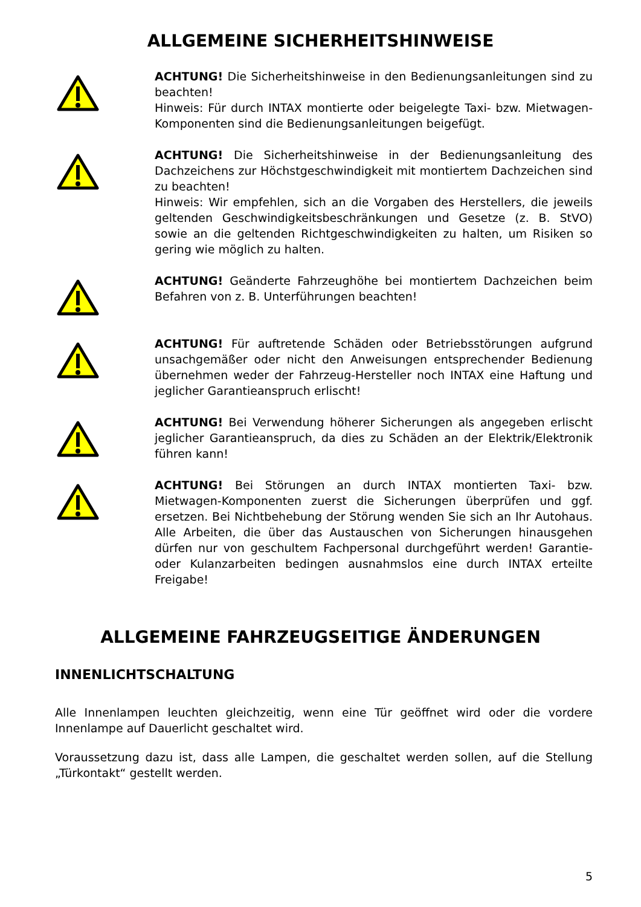ALLGEMEINE SICHERHEITSHINWEISE
ACHTUNG! Die Sicherheitshinweise in den Bedienungsanleitungen sind zu beachten!
Hinweis: Für durch INTAX montierte oder beigelegte Taxi- bzw. Mietwagen-Komponenten sind die Bedienungsanleitungen beigefügt.
ACHTUNG! Die Sicherheitshinweise in der Bedienungsanleitung des Dachzeichens zur Höchstgeschwindigkeit mit montiertem Dach­zeichen sind zu beachten!
Hinweis: Wir empfehlen, sich an die Vorgaben des Herstellers, die jeweils geltenden Geschwindigkeitsbeschränkungen und Gesetze (z. B. StVO) sowie an die geltenden Richtgeschwindigkeiten zu halten, um Risiken so gering wie möglich zu halten.
ACHTUNG! Geänderte Fahrzeughöhe bei montiertem Dachzeichen beim Befahren von z. B. Unterführungen beachten!
ACHTUNG! Für auftretende Schäden oder Betriebsstörungen aufgrund unsachgemäßer oder nicht den Anweisungen entsprechender Bedienung übernehmen weder der Fahrzeug-Hersteller noch INTAX eine Haftung und jeglicher Garantieanspruch erlischt!
ACHTUNG! Bei Verwendung höherer Sicherungen als angegeben erlischt jeglicher Garantieanspruch, da dies zu Schäden an der Elektrik/Elektronik führen kann!
ACHTUNG! Bei Störungen an durch INTAX montierten Taxi- bzw. Mietwagen-Komponenten zuerst die Sicherungen überprüfen und ggf. ersetzen. Bei Nichtbehebung der Störung wenden Sie sich an Ihr Autohaus. Alle Arbeiten, die über das Austauschen von Sicherungen hinausgehen dürfen nur von geschultem Fachpersonal durchgeführt werden! Garantie- oder Kulanzarbeiten bedingen ausnahmslos eine durch INTAX erteilte Freigabe!
ALLGEMEINE FAHRZEUGSEITIGE ÄNDERUNGEN
INNENLICHTSCHALTUNG
Alle Innenlampen leuchten gleichzeitig, wenn eine Tür geöffnet wird oder die vordere Innenlampe auf Dauerlicht geschaltet wird.
Voraussetzung dazu ist, dass alle Lampen, die geschaltet werden sollen, auf die Stellung „Türkontakt“ gestellt werden.
5